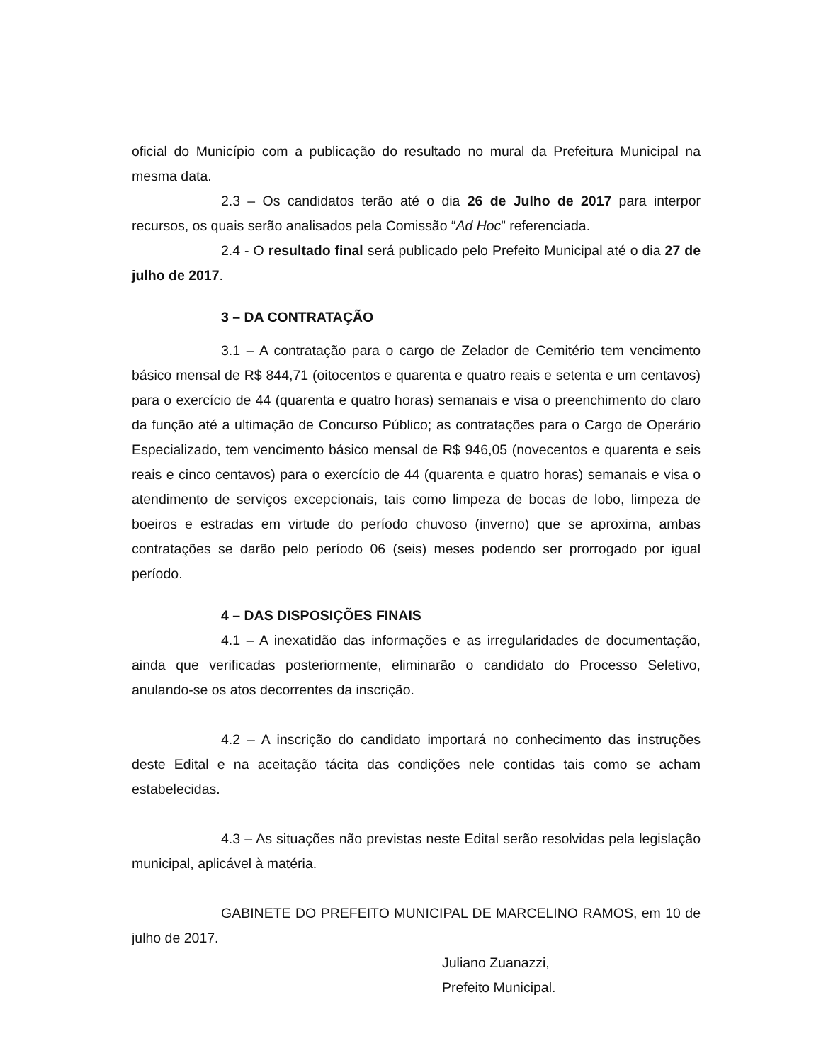oficial do Município com a publicação do resultado no mural da Prefeitura Municipal na mesma data.
2.3 – Os candidatos terão até o dia 26 de Julho de 2017 para interpor recursos, os quais serão analisados pela Comissão “Ad Hoc” referenciada.
2.4 - O resultado final será publicado pelo Prefeito Municipal até o dia 27 de julho de 2017.
3 – DA CONTRATAÇÃO
3.1 – A contratação para o cargo de Zelador de Cemitério tem vencimento básico mensal de R$ 844,71 (oitocentos e quarenta e quatro reais e setenta e um centavos) para o exercício de 44 (quarenta e quatro horas) semanais e visa o preenchimento do claro da função até a ultimação de Concurso Público; as contratações para o Cargo de Operário Especializado, tem vencimento básico mensal de R$ 946,05 (novecentos e quarenta e seis reais e cinco centavos) para o exercício de 44 (quarenta e quatro horas) semanais e visa o atendimento de serviços excepcionais, tais como limpeza de bocas de lobo, limpeza de boeiros e estradas em virtude do período chuvoso (inverno) que se aproxima, ambas contratações se darão pelo período 06 (seis) meses podendo ser prorrogado por igual período.
4 – DAS DISPOSIÇÕES FINAIS
4.1 – A inexatidão das informações e as irregularidades de documentação, ainda que verificadas posteriormente, eliminarão o candidato do Processo Seletivo, anulando-se os atos decorrentes da inscrição.
4.2 – A inscrição do candidato importará no conhecimento das instruções deste Edital e na aceitação tácita das condições nele contidas tais como se acham estabelecidas.
4.3 – As situações não previstas neste Edital serão resolvidas pela legislação municipal, aplicável à matéria.
GABINETE DO PREFEITO MUNICIPAL DE MARCELINO RAMOS, em 10 de julho de 2017.
Juliano Zuanazzi,
Prefeito Municipal.